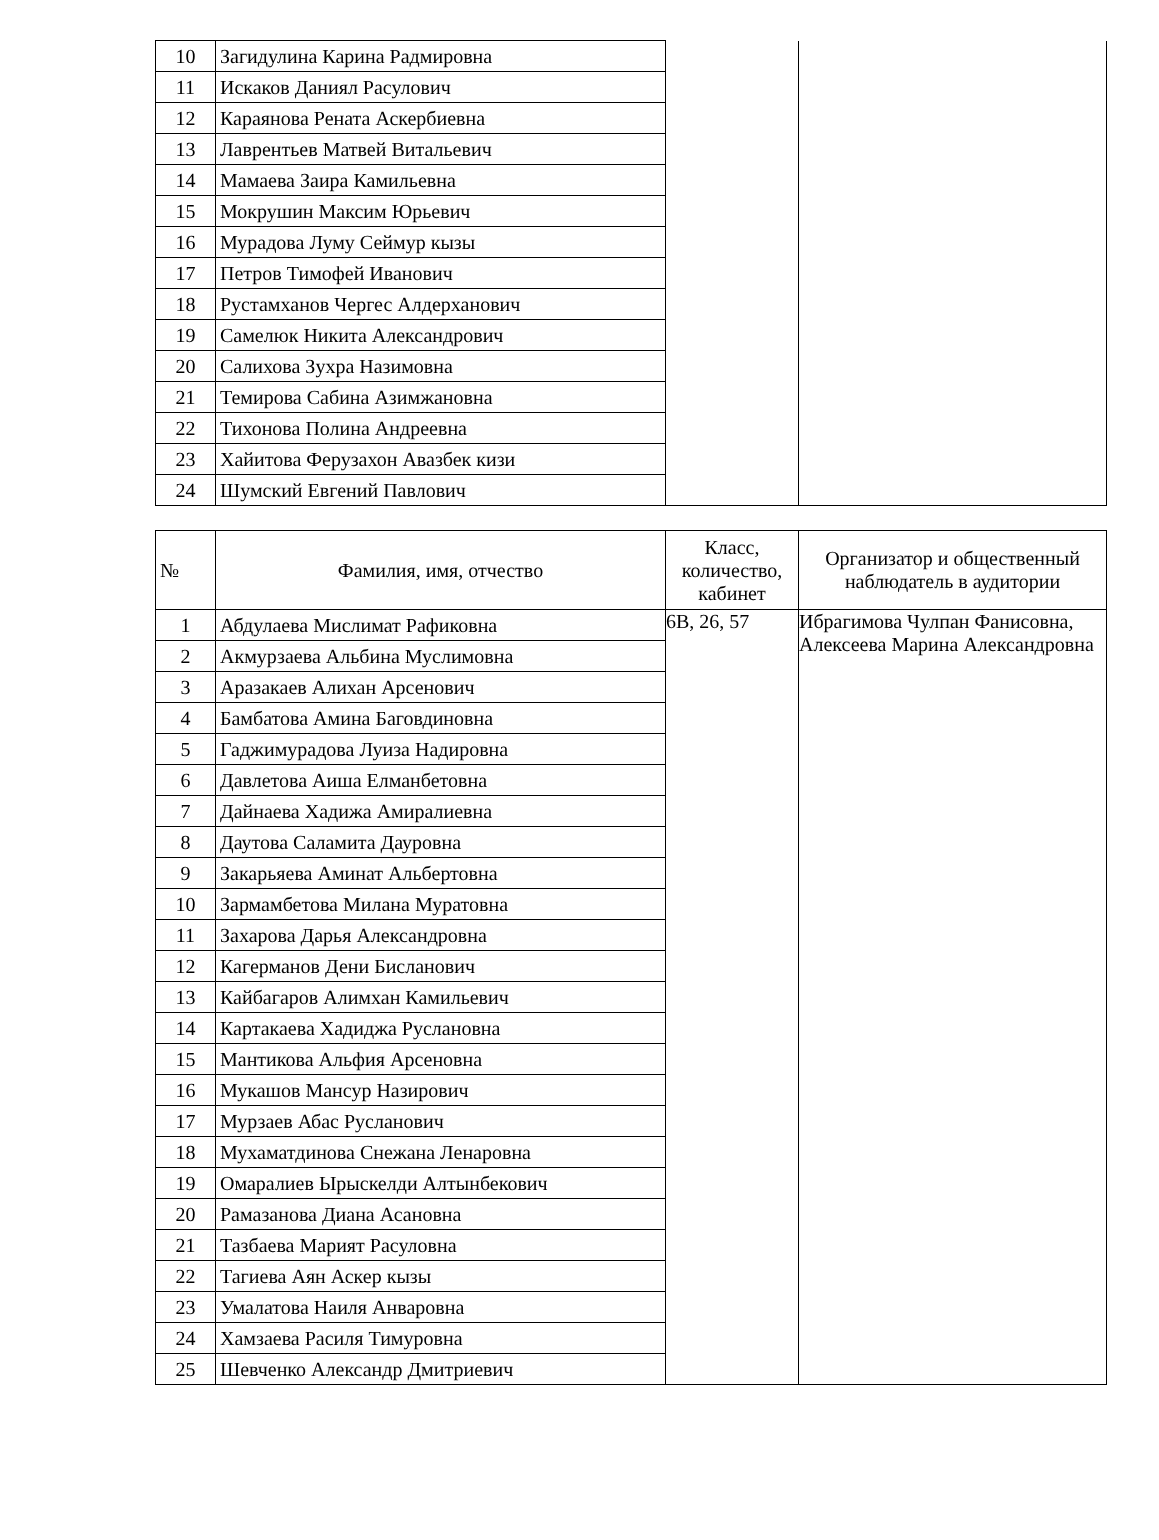| 10 | Загидулина Карина Радмировна | | |
| 11 | Искаков Даниял Расулович | | |
| 12 | Караянова Рената Аскербиевна | | |
| 13 | Лаврентьев Матвей Витальевич | | |
| 14 | Мамаева Заира Камильевна | | |
| 15 | Мокрушин Максим Юрьевич | | |
| 16 | Мурадова Луму Сеймур кызы | | |
| 17 | Петров Тимофей Иванович | | |
| 18 | Рустамханов Чергес Алдерханович | | |
| 19 | Самелюк Никита Александрович | | |
| 20 | Салихова Зухра Назимовна | | |
| 21 | Темирова Сабина Азимжановна | | |
| 22 | Тихонова Полина Андреевна | | |
| 23 | Хайитова Ферузахон Авазбек кизи | | |
| 24 | Шумский Евгений Павлович | | |
| № | Фамилия, имя, отчество | Класс, количество, кабинет | Организатор и общественный наблюдатель в аудитории |
| --- | --- | --- | --- |
| 1 | Абдулаева Мислимат Рафиковна | 6В, 26, 57 | Ибрагимова Чулпан Фанисовна, Алексеева Марина Александровна |
| 2 | Акмурзаева Альбина Муслимовна | | |
| 3 | Аразакаев Алихан Арсенович | | |
| 4 | Бамбатова Амина Баговдиновна | | |
| 5 | Гаджимурадова Луиза Надировна | | |
| 6 | Давлетова Аиша Елманбетовна | | |
| 7 | Дайнаева Хадижа Амиралиевна | | |
| 8 | Даутова Саламита Дауровна | | |
| 9 | Закарьяева Аминат Альбертовна | | |
| 10 | Зармамбетова Милана Муратовна | | |
| 11 | Захарова Дарья Александровна | | |
| 12 | Кагерманов Дени Бисланович | | |
| 13 | Кайбагаров Алимхан Камильевич | | |
| 14 | Картакаева Хадиджа Руслановна | | |
| 15 | Мантикова Альфия Арсеновна | | |
| 16 | Мукашов Мансур Назирович | | |
| 17 | Мурзаев Абас Русланович | | |
| 18 | Мухаматдинова Снежана Ленаровна | | |
| 19 | Омаралиев Ырыскелди Алтынбекович | | |
| 20 | Рамазанова Диана Асановна | | |
| 21 | Тазбаева Марият Расуловна | | |
| 22 | Тагиева Аян Аскер кызы | | |
| 23 | Умалатова Наиля Анваровна | | |
| 24 | Хамзаева Расиля Тимуровна | | |
| 25 | Шевченко Александр Дмитриевич | | |